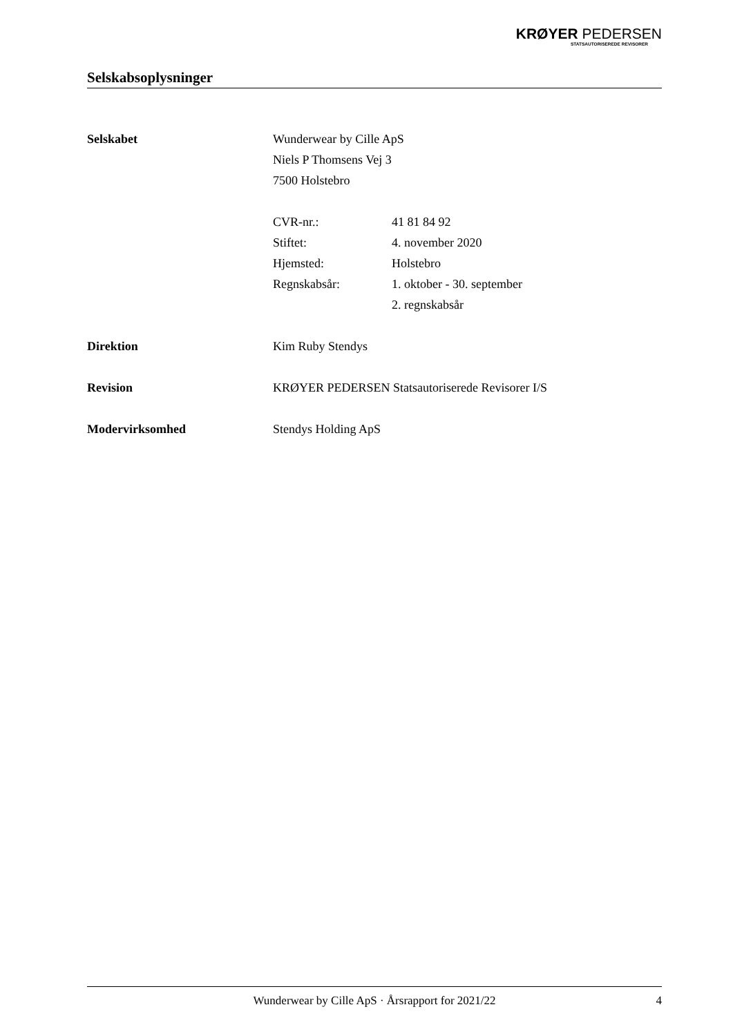KRØYER PEDERSEN
STATSAUTORISEREDE REVISORER
Selskabsoplysninger
Selskabet Wunderwear by Cille ApS
Niels P Thomsens Vej 3
7500 Holstebro
CVR-nr.: 41 81 84 92
Stiftet: 4. november 2020
Hjemsted: Holstebro
Regnskabsår: 1. oktober - 30. september
2. regnskabsår
Direktion Kim Ruby Stendys
Revision KRØYER PEDERSEN Statsautoriserede Revisorer I/S
Modervirksomhed Stendys Holding ApS
Wunderwear by Cille ApS · Årsrapport for 2021/22
4